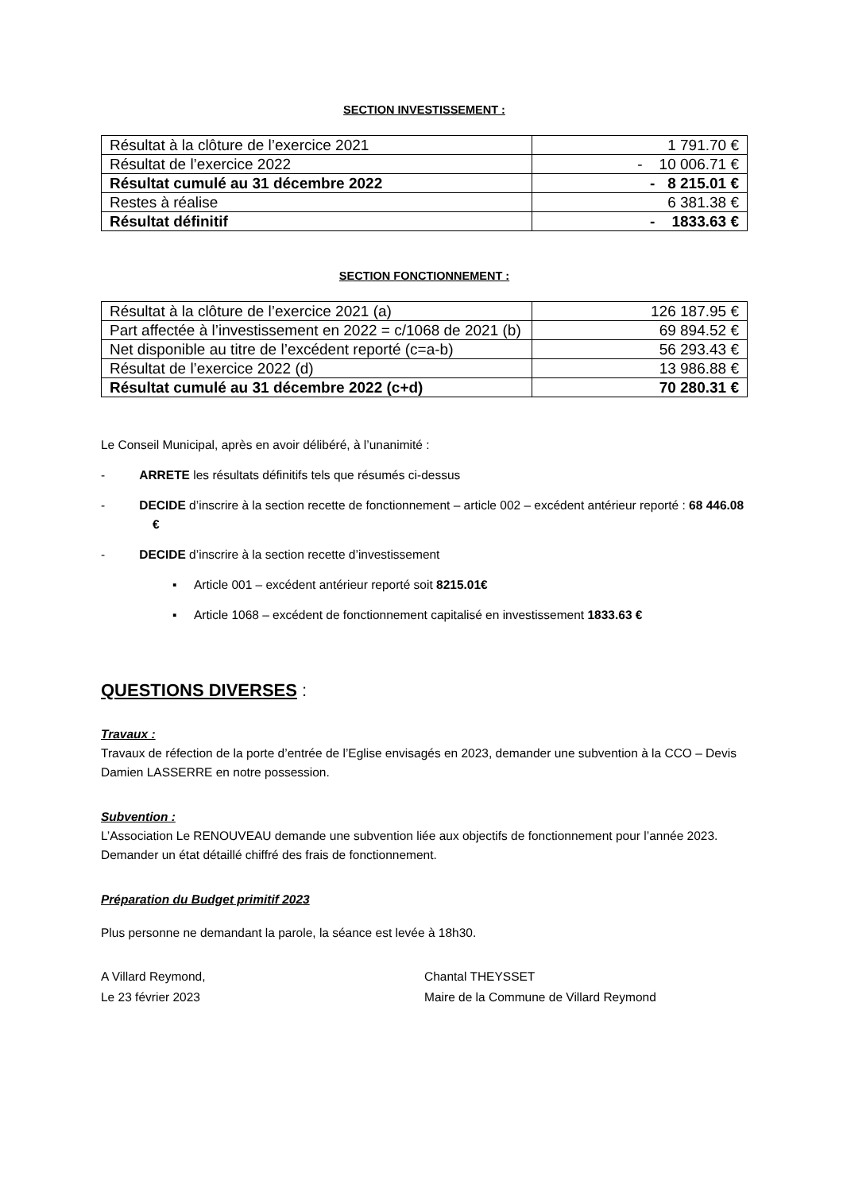SECTION INVESTISSEMENT :
| Résultat à la clôture de l’exercice 2021 | 1 791.70 € |
| Résultat de l’exercice 2022 | - 10 006.71 € |
| Résultat cumulé au 31 décembre 2022 | - 8 215.01 € |
| Restes à réalise | 6 381.38 € |
| Résultat définitif | - 1833.63 € |
SECTION FONCTIONNEMENT :
| Résultat à la clôture de l’exercice 2021 (a) | 126 187.95 € |
| Part affectée à l’investissement en 2022 = c/1068 de 2021 (b) | 69 894.52 € |
| Net disponible au titre de l’excédent reporté (c=a-b) | 56 293.43 € |
| Résultat de l’exercice 2022 (d) | 13 986.88 € |
| Résultat cumulé au 31 décembre 2022 (c+d) | 70 280.31 € |
Le Conseil Municipal, après en avoir délibéré, à l’unanimité :
- ARRETE les résultats définitifs tels que résumés ci-dessus
- DECIDE d’inscrire à la section recette de fonctionnement – article 002 – excédent antérieur reporté : 68 446.08 €
- DECIDE d’inscrire à la section recette d’investissement
▪ Article 001 – excédent antérieur reporté soit 8215.01€
▪ Article 1068 – excédent de fonctionnement capitalisé en investissement 1833.63 €
QUESTIONS DIVERSES :
Travaux :
Travaux de réfection de la porte d’entrée de l’Eglise envisagés en 2023, demander une subvention à la CCO – Devis Damien LASSERRE en notre possession.
Subvention :
L’Association Le RENOUVEAU demande une subvention liée aux objectifs de fonctionnement pour l’année 2023. Demander un état détaillé chiffré des frais de fonctionnement.
Préparation du Budget primitif 2023
Plus personne ne demandant la parole, la séance est levée à 18h30.
A Villard Reymond,
Le 23 février 2023
Chantal THEYSSET
Maire de la Commune de Villard Reymond